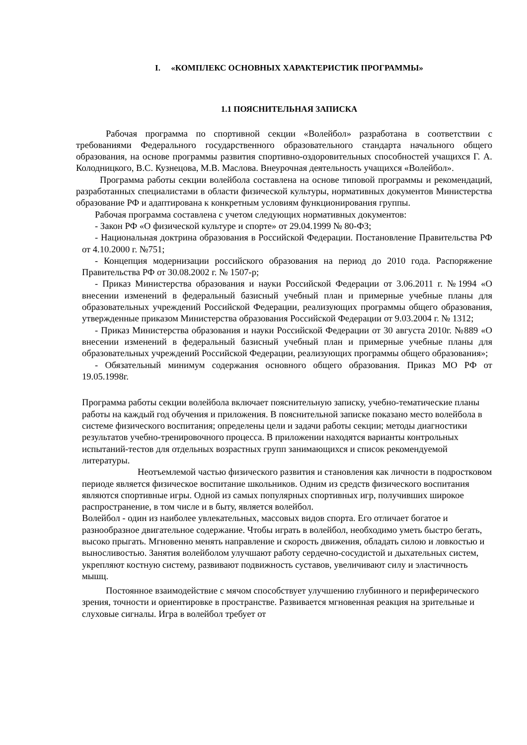I. «КОМПЛЕКС ОСНОВНЫХ ХАРАКТЕРИСТИК ПРОГРАММЫ»
1.1 ПОЯСНИТЕЛЬНАЯ ЗАПИСКА
Рабочая программа по спортивной секции «Волейбол» разработана в соответствии с требованиями Федерального государственного образовательного стандарта начального общего образования, на основе программы развития спортивно-оздоровительных способностей учащихся Г. А. Колодницкого, В.С. Кузнецова, М.В. Маслова. Внеурочная деятельность учащихся «Волейбол».
Программа работы секции волейбола составлена на основе типовой программы и рекомендаций, разработанных специалистами в области физической культуры, нормативных документов Министерства образование РФ и адаптирована к конкретным условиям функционирования группы.
Рабочая программа составлена с учетом следующих нормативных документов:
- Закон РФ «О физической культуре и спорте» от 29.04.1999 № 80-ФЗ;
- Национальная доктрина образования в Российской Федерации. Постановление Правительства РФ от 4.10.2000 г. №751;
- Концепция модернизации российского образования на период до 2010 года. Распоряжение Правительства РФ от 30.08.2002 г. № 1507-р;
- Приказ Министерства образования и науки Российской Федерации от 3.06.2011 г. №1994 «О внесении изменений в федеральный базисный учебный план и примерные учебные планы для образовательных учреждений Российской Федерации, реализующих программы общего образования, утвержденные приказом Министерства образования Российской Федерации от 9.03.2004 г. № 1312;
- Приказ Министерства образования и науки Российской Федерации от 30 августа 2010г. №889 «О внесении изменений в федеральный базисный учебный план и примерные учебные планы для образовательных учреждений Российской Федерации, реализующих программы общего образования»;
- Обязательный минимум содержания основного общего образования. Приказ МО РФ от 19.05.1998г.
Программа работы секции волейбола включает пояснительную записку, учебно-тематические планы работы на каждый год обучения и приложения. В пояснительной записке показано место волейбола в системе физического воспитания; определены цели и задачи работы секции; методы диагностики результатов учебно-тренировочного процесса. В приложении находятся варианты контрольных испытаний-тестов для отдельных возрастных групп занимающихся и список рекомендуемой литературы.
Неотъемлемой частью физического развития и становления как личности в подростковом периоде является физическое воспитание школьников. Одним из средств физического воспитания являются спортивные игры. Одной из самых популярных спортивных игр, получивших широкое распространение, в том числе и в быту, является волейбол.
Волейбол - один из наиболее увлекательных, массовых видов спорта. Его отличает богатое и разнообразное двигательное содержание. Чтобы играть в волейбол, необходимо уметь быстро бегать, высоко прыгать. Мгновенно менять направление и скорость движения, обладать силою и ловкостью и выносливостью. Занятия волейболом улучшают работу сердечно-сосудистой и дыхательных систем, укрепляют костную систему, развивают подвижность суставов, увеличивают силу и эластичность мышц.
Постоянное взаимодействие с мячом способствует улучшению глубинного и периферического зрения, точности и ориентировке в пространстве. Развивается мгновенная реакция на зрительные и слуховые сигналы. Игра в волейбол требует от